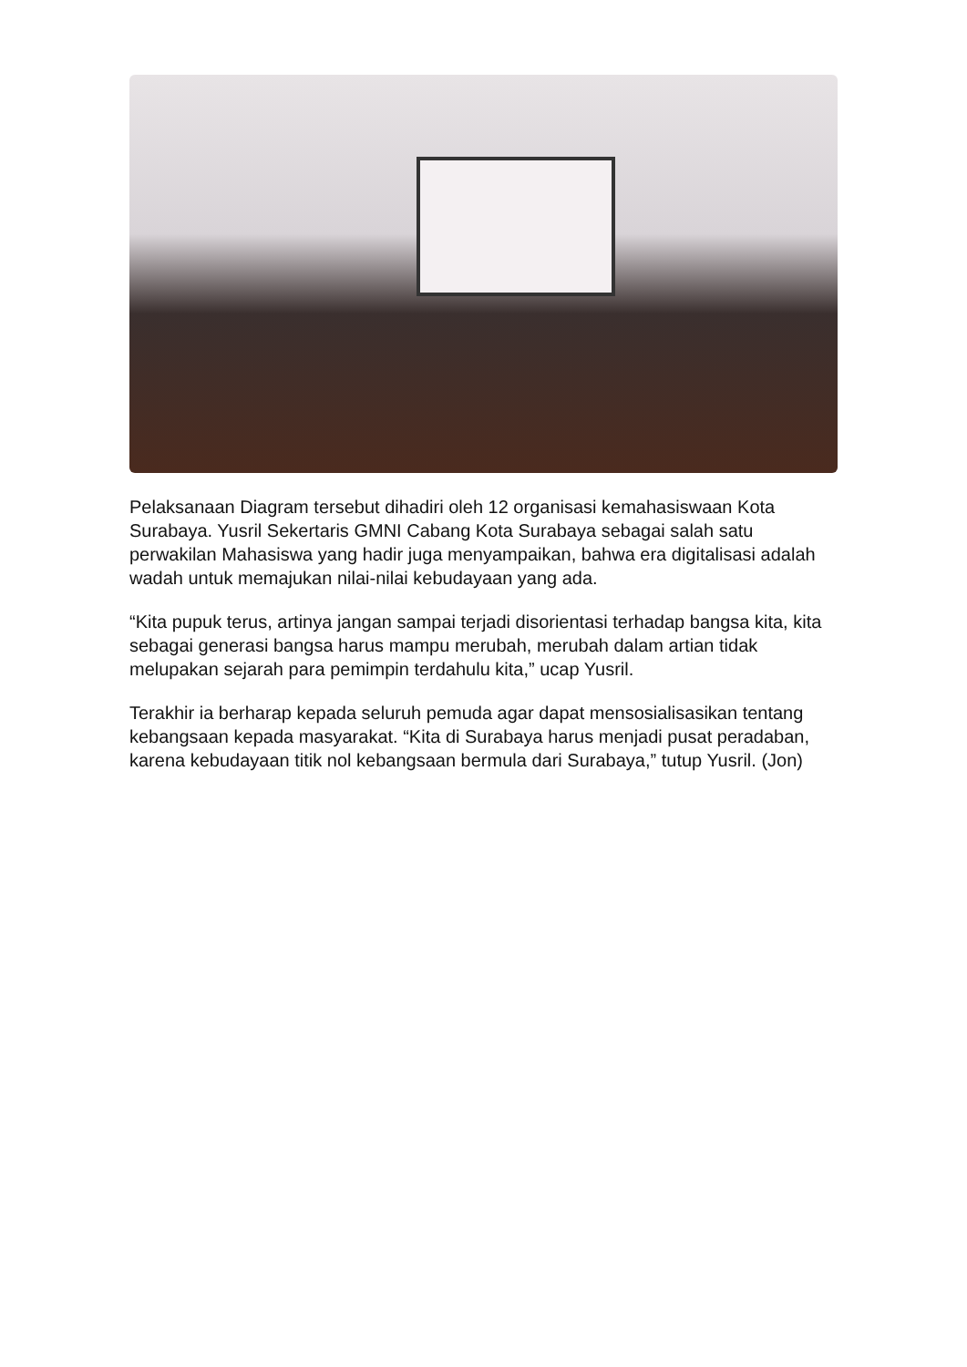Pelaksanaan Diagram tersebut dihadiri oleh 12 organisasi kemahasiswaan Kota Surabaya. Yusril Sekertaris GMNI Cabang Kota Surabaya sebagai salah satu perwakilan Mahasiswa yang hadir juga menyampaikan, bahwa era digitalisasi adalah wadah untuk memajukan nilai-nilai kebudayaan yang ada.
“Kita pupuk terus, artinya jangan sampai terjadi disorientasi terhadap bangsa kita, kita sebagai generasi bangsa harus mampu merubah, merubah dalam artian tidak melupakan sejarah para pemimpin terdahulu kita,” ucap Yusril.
Terakhir ia berharap kepada seluruh pemuda agar dapat mensosialisasikan tentang kebangsaan kepada masyarakat. “Kita di Surabaya harus menjadi pusat peradaban, karena kebudayaan titik nol kebangsaan bermula dari Surabaya,” tutup Yusril. (Jon)